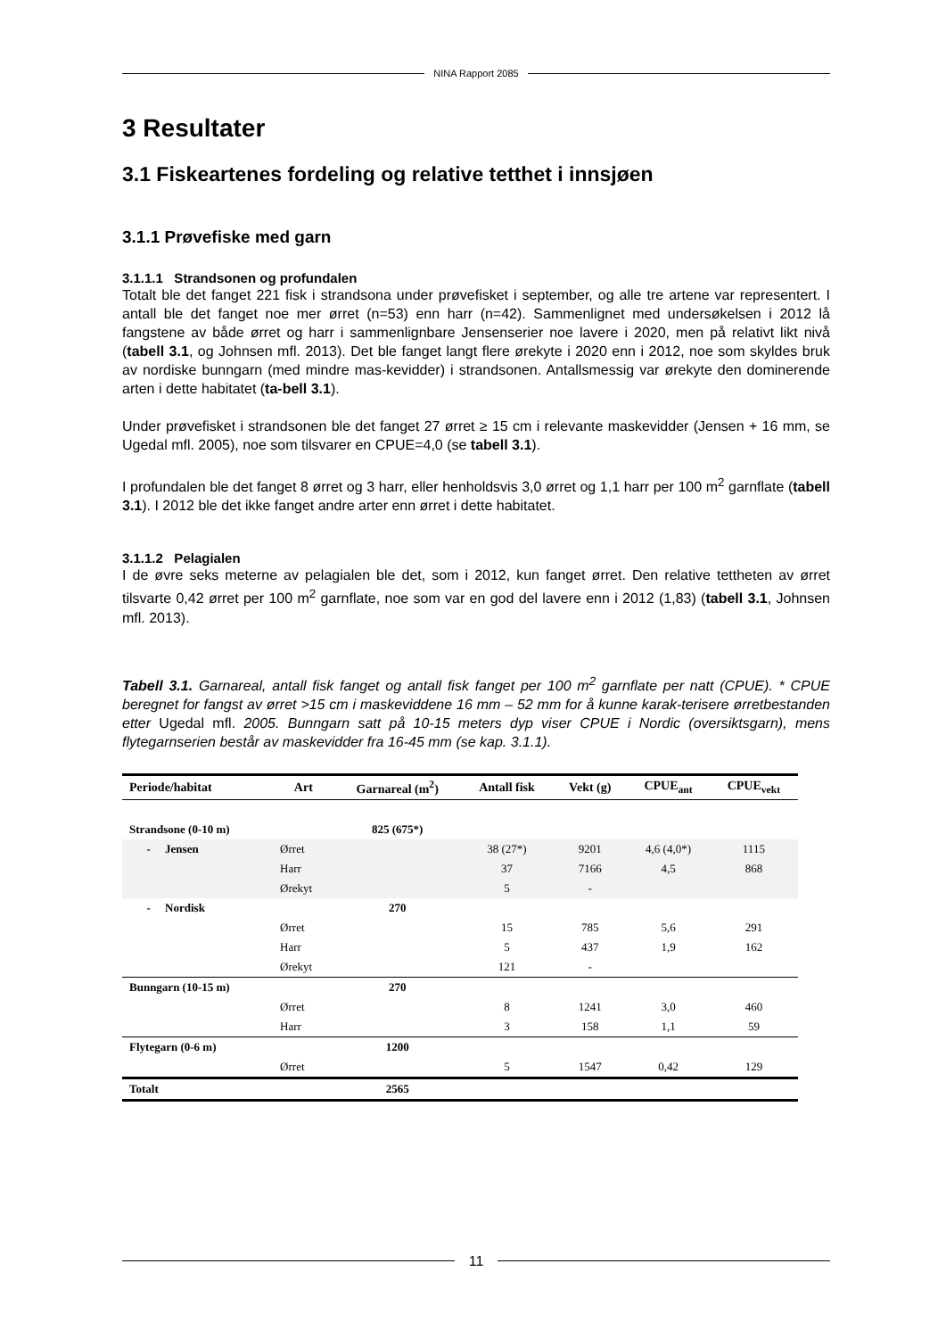NINA Rapport 2085
3 Resultater
3.1 Fiskeartenes fordeling og relative tetthet i innsjøen
3.1.1 Prøvefiske med garn
3.1.1.1 Strandsonen og profundalen
Totalt ble det fanget 221 fisk i strandsona under prøvefisket i september, og alle tre artene var representert. I antall ble det fanget noe mer ørret (n=53) enn harr (n=42). Sammenlignet med undersøkelsen i 2012 lå fangstene av både ørret og harr i sammenlignbare Jensenserier noe lavere i 2020, men på relativt likt nivå (tabell 3.1, og Johnsen mfl. 2013). Det ble fanget langt flere ørekyte i 2020 enn i 2012, noe som skyldes bruk av nordiske bunngarn (med mindre mas-kevidder) i strandsonen. Antallsmessig var ørekyte den dominerende arten i dette habitatet (ta-bell 3.1).
Under prøvefisket i strandsonen ble det fanget 27 ørret ≥ 15 cm i relevante maskevidder (Jensen + 16 mm, se Ugedal mfl. 2005), noe som tilsvarer en CPUE=4,0 (se tabell 3.1).
I profundalen ble det fanget 8 ørret og 3 harr, eller henholdsvis 3,0 ørret og 1,1 harr per 100 m<sup>2</sup> garnflate (tabell 3.1). I 2012 ble det ikke fanget andre arter enn ørret i dette habitatet.
3.1.1.2 Pelagialen
I de øvre seks meterne av pelagialen ble det, som i 2012, kun fanget ørret. Den relative tettheten av ørret tilsvarte 0,42 ørret per 100 m<sup>2</sup> garnflate, noe som var en god del lavere enn i 2012 (1,83) (tabell 3.1, Johnsen mfl. 2013).
Tabell 3.1. Garnareal, antall fisk fanget og antall fisk fanget per 100 m<sup>2</sup> garnflate per natt (CPUE). * CPUE beregnet for fangst av ørret >15 cm i maskeviddene 16 mm – 52 mm for å kunne karak-terisere ørretbestanden etter Ugedal mfl. 2005. Bunngarn satt på 10-15 meters dyp viser CPUE i Nordic (oversiktsgarn), mens flytegarnserien består av maskevidder fra 16-45 mm (se kap. 3.1.1).
| Periode/habitat | Art | Garnareal (m<sup>2</sup>) | Antall fisk | Vekt (g) | CPUE<sub>ant</sub> | CPUE<sub>vekt</sub> |
| --- | --- | --- | --- | --- | --- | --- |
| Strandsone (0-10 m) | | 825 (675*) | | | | |
| - Jensen | Ørret | | 38 (27*) | 9201 | 4,6 (4,0*) | 1115 |
| | Harr | | 37 | 7166 | 4,5 | 868 |
| | Ørekyt | | 5 | - | | |
| - Nordisk | | 270 | | | | |
| | Ørret | | 15 | 785 | 5,6 | 291 |
| | Harr | | 5 | 437 | 1,9 | 162 |
| | Ørekyt | | 121 | - | | |
| Bunngarn (10-15 m) | | 270 | | | | |
| | Ørret | | 8 | 1241 | 3,0 | 460 |
| | Harr | | 3 | 158 | 1,1 | 59 |
| Flytegarn (0-6 m) | | 1200 | | | | |
| | Ørret | | 5 | 1547 | 0,42 | 129 |
| Totalt | | 2565 | | | | |
11